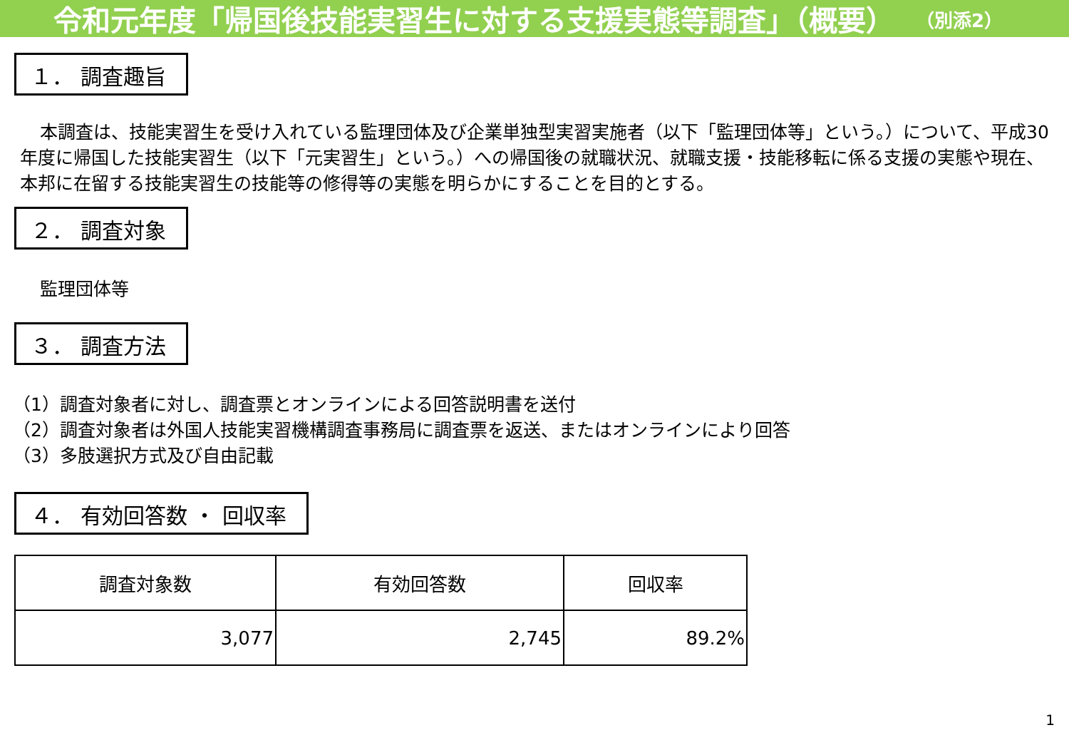令和元年度「帰国後技能実習生に対する支援実態等調査」（概要） （別添2）
１． 調査趣旨
本調査は、技能実習生を受け入れている監理団体及び企業単独型実習実施者（以下「監理団体等」という。）について、平成30年度に帰国した技能実習生（以下「元実習生」という。）への帰国後の就職状況、就職支援・技能移転に係る支援の実態や現在、本邦に在留する技能実習生の技能等の修得等の実態を明らかにすることを目的とする。
２． 調査対象
監理団体等
３． 調査方法
（1）調査対象者に対し、調査票とオンラインによる回答説明書を送付
（2）調査対象者は外国人技能実習機構調査事務局に調査票を返送、またはオンラインにより回答
（3）多肢選択方式及び自由記載
４． 有効回答数 ・ 回収率
| 調査対象数 | 有効回答数 | 回収率 |
| --- | --- | --- |
| 3,077 | 2,745 | 89.2% |
1